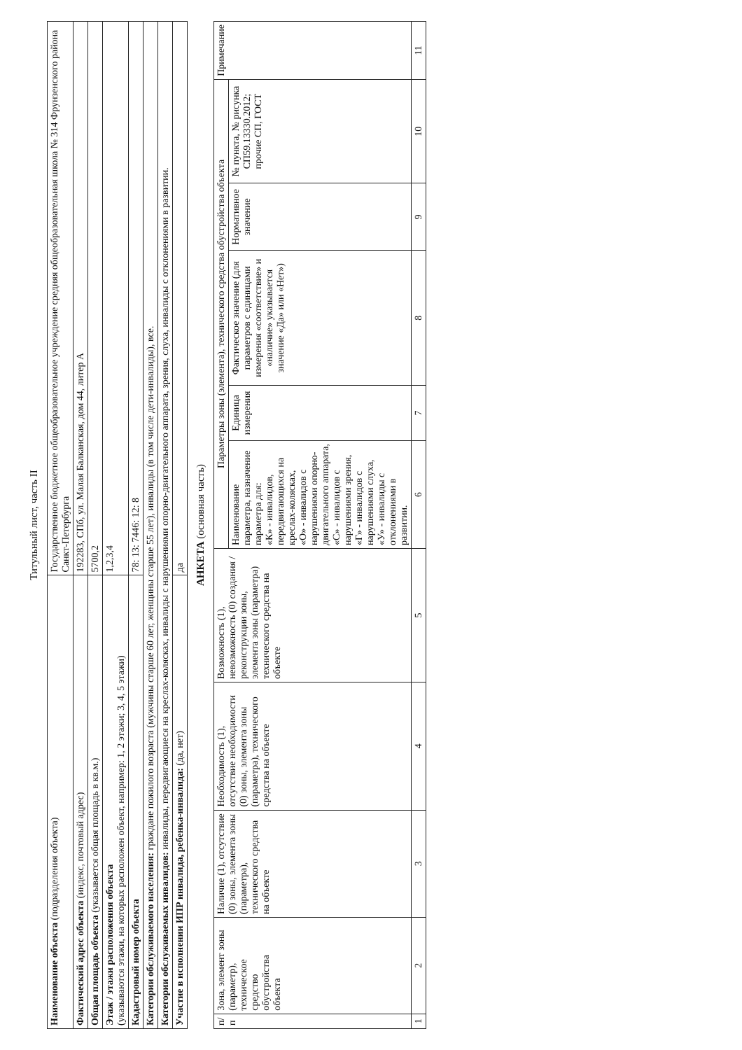Титульный лист, часть II
| Наименование объекта (подразделения объекта) | Государственное бюджетное общеобразовательное учреждение средняя общеобразовательная школа № 314 Фрунзенского района Санкт-Петербурга |
| Фактический адрес объекта (индекс, почтовый адрес) | 192283, СПб, ул. Малая Балканская, дом 44, литер А |
| Общая площадь объекта (указывается общая площадь в кв.м.) | 5700,2 |
| Этаж / этажи расположения объекта (указываются этажи, на которых расположен объект, например: 1, 2 этажи; 3, 4, 5 этажи) | 1,2,3,4 |
| Кадастровый номер объекта | 78: 13: 7446: 12: 8 |
| Категории обслуживаемого населения: граждане пожилого возраста (мужчины старше 60 лет, женщины старше 55 лет), инвалиды (в том числе дети-инвалиды), все. | |
| Категории обслуживаемых инвалидов: инвалиды, передвигающиеся на креслах-колясках, инвалиды с нарушениями опорно-двигательного аппарата, зрения, слуха, инвалиды с отклонениями в развитии. | |
| Участие в исполнении ИПР инвалида, ребенка-инвалида: (да, нет) | да |
АНКЕТА (основная часть)
| п/п | Зона, элемент зоны (параметр), техническое средство обустройства объекта | Наличие (1), отсутствие (0) зоны, элемента зоны (параметра), технического средства на объекте | Необходимость (1), отсутствие необходимости (0) зоны, элемента зоны (параметра), технического средства на объекте | Возможность (1), невозможность (0) создания / реконструкции зоны, элемента зоны (параметра) технического средства на объекте | Параметры зоны (элемента), технического средства обустройства объекта | | | | | Примечание |
| | | | | | Наименование параметра, назначение параметра для: «К» - инвалидов, передвигающихся на креслах-колясках, «О» - инвалидов с нарушениями опорно-двигательного аппарата, «С» - инвалидов с нарушениями зрения, «Г» - инвалидов с нарушениями слуха, «У» - инвалиды с отклонениями в развитии. | Единица измерения | Фактическое значение (для параметров с единицами измерения «соответствие» и «наличие» указывается значение «Да» или «Нет») | Нормативное значение | № пункта, № рисунка СП59.13330.2012; прочие СП, ГОСТ | |
| 1 | 2 | 3 | 4 | 5 | 6 | 7 | 8 | 9 | 10 | 11 |